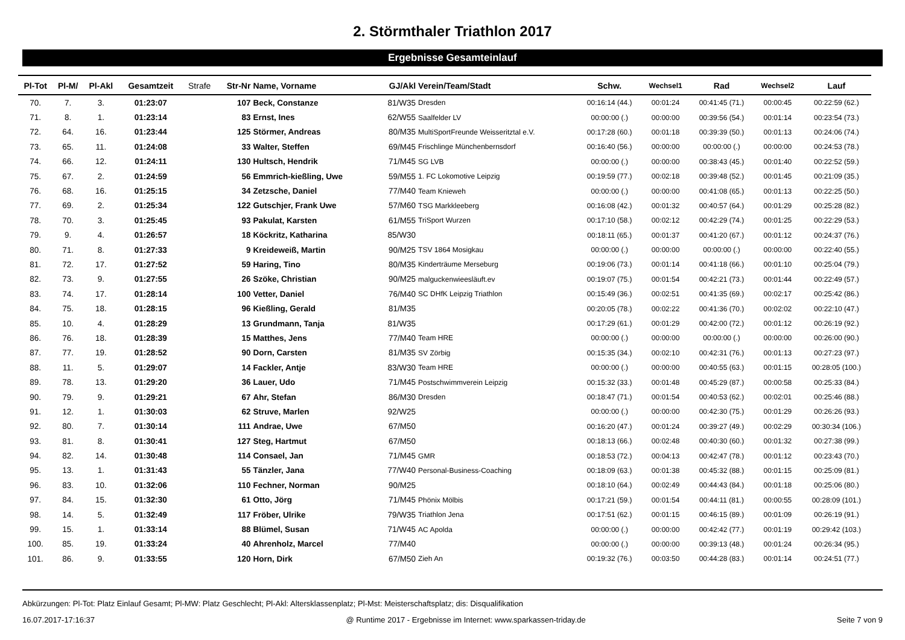2. Störmthaler Triathlon 2017
Ergebnisse Gesamteinlauf
| Pl-Tot | Pl-M/ | Pl-Akl | Gesamtzeit | Strafe | Str-Nr | Name, Vorname | GJ/Akl | Verein/Team/Stadt | Schw. | Wechsel1 | Rad | Wechsel2 | Lauf |
| --- | --- | --- | --- | --- | --- | --- | --- | --- | --- | --- | --- | --- | --- |
| 70. | 7. | 3. | 01:23:07 | | 107 | Beck, Constanze | 81/W35 | Dresden | 00:16:14 (44.) | 00:01:24 | 00:41:45 (71.) | 00:00:45 | 00:22:59 (62.) |
| 71. | 8. | 1. | 01:23:14 | | 83 | Ernst, Ines | 62/W55 | Saalfelder LV | 00:00:00 (.) | 00:00:00 | 00:39:56 (54.) | 00:01:14 | 00:23:54 (73.) |
| 72. | 64. | 16. | 01:23:44 | | 125 | Störmer, Andreas | 80/M35 | MultiSportFreunde Weisseritztal e.V. | 00:17:28 (60.) | 00:01:18 | 00:39:39 (50.) | 00:01:13 | 00:24:06 (74.) |
| 73. | 65. | 11. | 01:24:08 | | 33 | Walter, Steffen | 69/M45 | Frischlinge Münchenbernsdorf | 00:16:40 (56.) | 00:00:00 | 00:00:00 (.) | 00:00:00 | 00:24:53 (78.) |
| 74. | 66. | 12. | 01:24:11 | | 130 | Hultsch, Hendrik | 71/M45 | SG LVB | 00:00:00 (.) | 00:00:00 | 00:38:43 (45.) | 00:01:40 | 00:22:52 (59.) |
| 75. | 67. | 2. | 01:24:59 | | 56 | Emmrich-kießling, Uwe | 59/M55 | 1. FC Lokomotive Leipzig | 00:19:59 (77.) | 00:02:18 | 00:39:48 (52.) | 00:01:45 | 00:21:09 (35.) |
| 76. | 68. | 16. | 01:25:15 | | 34 | Zetzsche, Daniel | 77/M40 | Team Knieweh | 00:00:00 (.) | 00:00:00 | 00:41:08 (65.) | 00:01:13 | 00:22:25 (50.) |
| 77. | 69. | 2. | 01:25:34 | | 122 | Gutschjer, Frank Uwe | 57/M60 | TSG Markkleeberg | 00:16:08 (42.) | 00:01:32 | 00:40:57 (64.) | 00:01:29 | 00:25:28 (82.) |
| 78. | 70. | 3. | 01:25:45 | | 93 | Pakulat, Karsten | 61/M55 | TriSport Wurzen | 00:17:10 (58.) | 00:02:12 | 00:42:29 (74.) | 00:01:25 | 00:22:29 (53.) |
| 79. | 9. | 4. | 01:26:57 | | 18 | Köckritz, Katharina | 85/W30 | | 00:18:11 (65.) | 00:01:37 | 00:41:20 (67.) | 00:01:12 | 00:24:37 (76.) |
| 80. | 71. | 8. | 01:27:33 | | 9 | Kreideweiß, Martin | 90/M25 | TSV 1864 Mosigkau | 00:00:00 (.) | 00:00:00 | 00:00:00 (.) | 00:00:00 | 00:22:40 (55.) |
| 81. | 72. | 17. | 01:27:52 | | 59 | Haring, Tino | 80/M35 | Kinderträume Merseburg | 00:19:06 (73.) | 00:01:14 | 00:41:18 (66.) | 00:01:10 | 00:25:04 (79.) |
| 82. | 73. | 9. | 01:27:55 | | 26 | Szöke, Christian | 90/M25 | malguckenwieesläuft.ev | 00:19:07 (75.) | 00:01:54 | 00:42:21 (73.) | 00:01:44 | 00:22:49 (57.) |
| 83. | 74. | 17. | 01:28:14 | | 100 | Vetter, Daniel | 76/M40 | SC DHfK Leipzig Triathlon | 00:15:49 (36.) | 00:02:51 | 00:41:35 (69.) | 00:02:17 | 00:25:42 (86.) |
| 84. | 75. | 18. | 01:28:15 | | 96 | Kießling, Gerald | 81/M35 | | 00:20:05 (78.) | 00:02:22 | 00:41:36 (70.) | 00:02:02 | 00:22:10 (47.) |
| 85. | 10. | 4. | 01:28:29 | | 13 | Grundmann, Tanja | 81/W35 | | 00:17:29 (61.) | 00:01:29 | 00:42:00 (72.) | 00:01:12 | 00:26:19 (92.) |
| 86. | 76. | 18. | 01:28:39 | | 15 | Matthes, Jens | 77/M40 | Team HRE | 00:00:00 (.) | 00:00:00 | 00:00:00 (.) | 00:00:00 | 00:26:00 (90.) |
| 87. | 77. | 19. | 01:28:52 | | 90 | Dorn, Carsten | 81/M35 | SV Zörbig | 00:15:35 (34.) | 00:02:10 | 00:42:31 (76.) | 00:01:13 | 00:27:23 (97.) |
| 88. | 11. | 5. | 01:29:07 | | 14 | Fackler, Antje | 83/W30 | Team HRE | 00:00:00 (.) | 00:00:00 | 00:40:55 (63.) | 00:01:15 | 00:28:05 (100.) |
| 89. | 78. | 13. | 01:29:20 | | 36 | Lauer, Udo | 71/M45 | Postschwimmverein Leipzig | 00:15:32 (33.) | 00:01:48 | 00:45:29 (87.) | 00:00:58 | 00:25:33 (84.) |
| 90. | 79. | 9. | 01:29:21 | | 67 | Ahr, Stefan | 86/M30 | Dresden | 00:18:47 (71.) | 00:01:54 | 00:40:53 (62.) | 00:02:01 | 00:25:46 (88.) |
| 91. | 12. | 1. | 01:30:03 | | 62 | Struve, Marlen | 92/W25 | | 00:00:00 (.) | 00:00:00 | 00:42:30 (75.) | 00:01:29 | 00:26:26 (93.) |
| 92. | 80. | 7. | 01:30:14 | | 111 | Andrae, Uwe | 67/M50 | | 00:16:20 (47.) | 00:01:24 | 00:39:27 (49.) | 00:02:29 | 00:30:34 (106.) |
| 93. | 81. | 8. | 01:30:41 | | 127 | Steg, Hartmut | 67/M50 | | 00:18:13 (66.) | 00:02:48 | 00:40:30 (60.) | 00:01:32 | 00:27:38 (99.) |
| 94. | 82. | 14. | 01:30:48 | | 114 | Consael, Jan | 71/M45 | GMR | 00:18:53 (72.) | 00:04:13 | 00:42:47 (78.) | 00:01:12 | 00:23:43 (70.) |
| 95. | 13. | 1. | 01:31:43 | | 55 | Tänzler, Jana | 77/W40 | Personal-Business-Coaching | 00:18:09 (63.) | 00:01:38 | 00:45:32 (88.) | 00:01:15 | 00:25:09 (81.) |
| 96. | 83. | 10. | 01:32:06 | | 110 | Fechner, Norman | 90/M25 | | 00:18:10 (64.) | 00:02:49 | 00:44:43 (84.) | 00:01:18 | 00:25:06 (80.) |
| 97. | 84. | 15. | 01:32:30 | | 61 | Otto, Jörg | 71/M45 | Phönix Mölbis | 00:17:21 (59.) | 00:01:54 | 00:44:11 (81.) | 00:00:55 | 00:28:09 (101.) |
| 98. | 14. | 5. | 01:32:49 | | 117 | Fröber, Ulrike | 79/W35 | Triathlon Jena | 00:17:51 (62.) | 00:01:15 | 00:46:15 (89.) | 00:01:09 | 00:26:19 (91.) |
| 99. | 15. | 1. | 01:33:14 | | 88 | Blümel, Susan | 71/W45 | AC Apolda | 00:00:00 (.) | 00:00:00 | 00:42:42 (77.) | 00:01:19 | 00:29:42 (103.) |
| 100. | 85. | 19. | 01:33:24 | | 40 | Ahrenholz, Marcel | 77/M40 | | 00:00:00 (.) | 00:00:00 | 00:39:13 (48.) | 00:01:24 | 00:26:34 (95.) |
| 101. | 86. | 9. | 01:33:55 | | 120 | Horn, Dirk | 67/M50 | Zieh An | 00:19:32 (76.) | 00:03:50 | 00:44:28 (83.) | 00:01:14 | 00:24:51 (77.) |
Abkürzungen: Pl-Tot: Platz Einlauf Gesamt; Pl-MW: Platz Geschlecht; Pl-Akl: Altersklassenplatz; Pl-Mst: Meisterschaftsplatz; dis: Disqualifikation
16.07.2017-17:16:37 @ Runtime 2017 - Ergebnisse im Internet: www.sparkassen-triday.de Seite 7 von 9